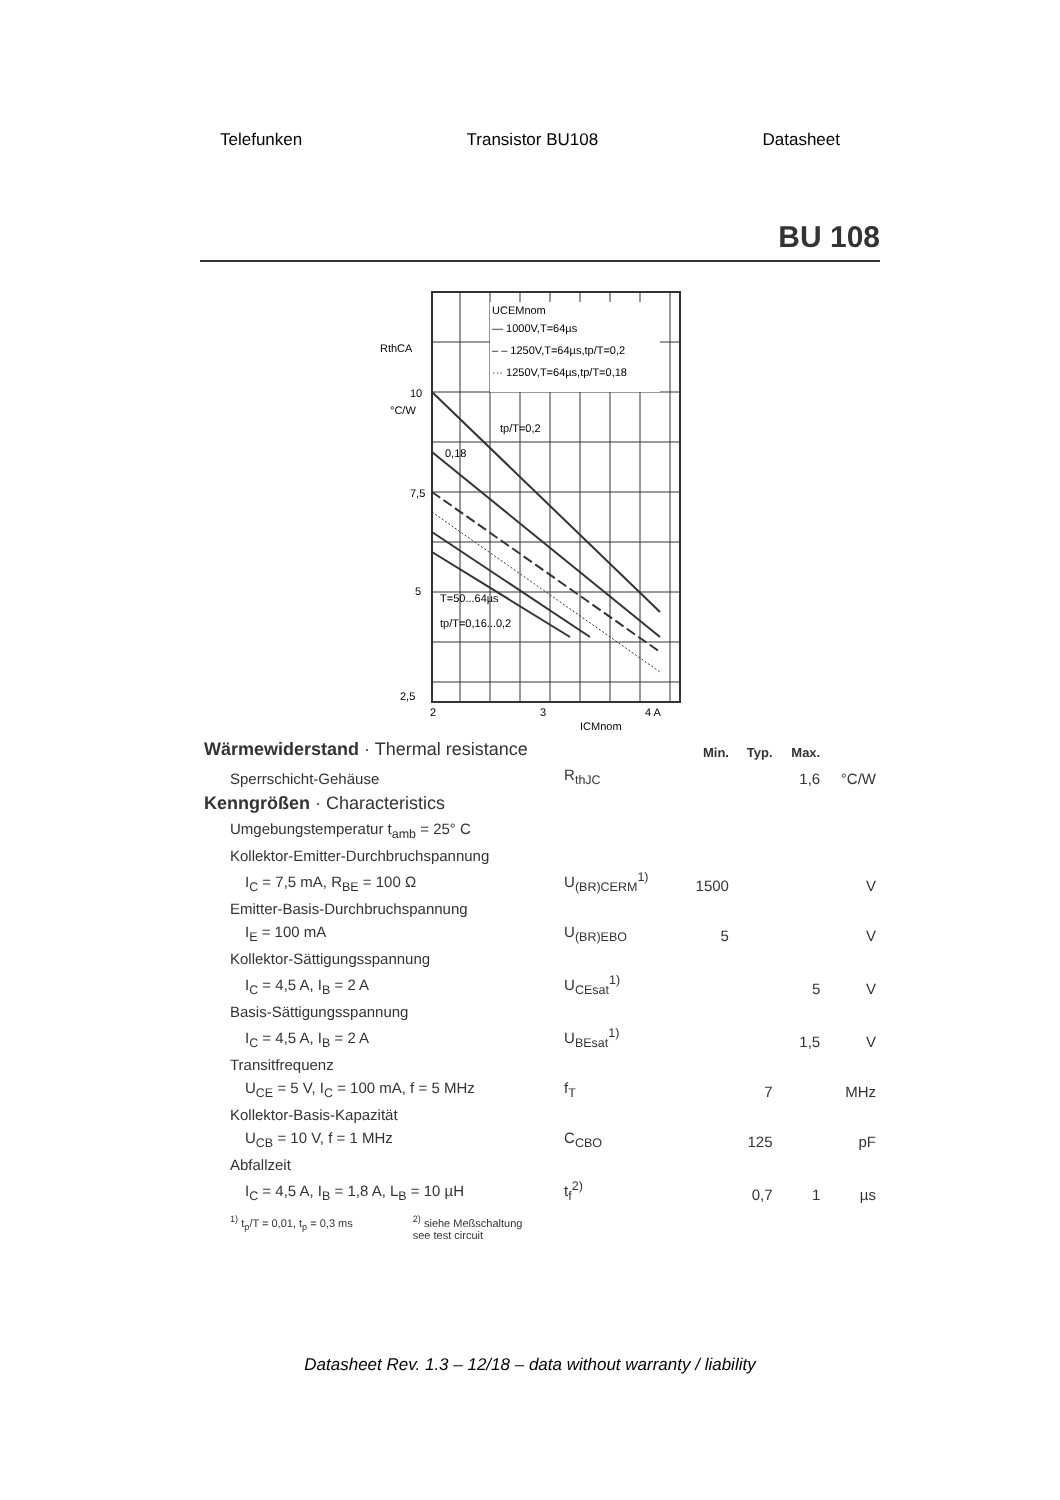Telefunken Transistor BU108 Datasheet
BU 108
UCEMnom
— 1000V,T=64µs
– – 1250V,T=64µs,tp/T=0,2
··· 1250V,T=64µs,tp/T=0,18
RthCA
10
°C/W
7,5
5
2,5
2
3
4 A
ICMnom
tp/T=0,2
0,18
T=50...64µs
tp/T=0,16...0,2
| Wärmewiderstand · Thermal resistance | | Min. | Typ. | Max. | |
| Sperrschicht-Gehäuse | R<sub>thJC</sub> | | | 1,6 | °C/W |
| Kenngrößen · Characteristics | | | | | |
| Umgebungstemperatur t<sub>amb</sub> = 25° C | | | | | |
| Kollektor-Emitter-Durchbruchspannung | | | | | |
| I<sub>C</sub> = 7,5 mA, R<sub>BE</sub> = 100 Ω | U<sub>(BR)CERM</sub><sup>1)</sup> | 1500 | | | V |
| Emitter-Basis-Durchbruchspannung | | | | | |
| I<sub>E</sub> = 100 mA | U<sub>(BR)EBO</sub> | 5 | | | V |
| Kollektor-Sättigungsspannung | | | | | |
| I<sub>C</sub> = 4,5 A, I<sub>B</sub> = 2 A | U<sub>CEsat</sub><sup>1)</sup> | | | 5 | V |
| Basis-Sättigungsspannung | | | | | |
| I<sub>C</sub> = 4,5 A, I<sub>B</sub> = 2 A | U<sub>BEsat</sub><sup>1)</sup> | | | 1,5 | V |
| Transitfrequenz | | | | | |
| U<sub>CE</sub> = 5 V, I<sub>C</sub> = 100 mA, f = 5 MHz | f<sub>T</sub> | | 7 | | MHz |
| Kollektor-Basis-Kapazität | | | | | |
| U<sub>CB</sub> = 10 V, f = 1 MHz | C<sub>CBO</sub> | | 125 | | pF |
| Abfallzeit | | | | | |
| I<sub>C</sub> = 4,5 A, I<sub>B</sub> = 1,8 A, L<sub>B</sub> = 10 µH | t<sub>f</sub><sup>2)</sup> | | 0,7 | 1 | µs |
<sup>1)</sup> t<sub>p</sub>/T = 0,01, t<sub>p</sub> = 0,3 ms <sup>2)</sup> siehe Meßschaltung
see test circuit
Datasheet Rev. 1.3 – 12/18 – data without warranty / liability